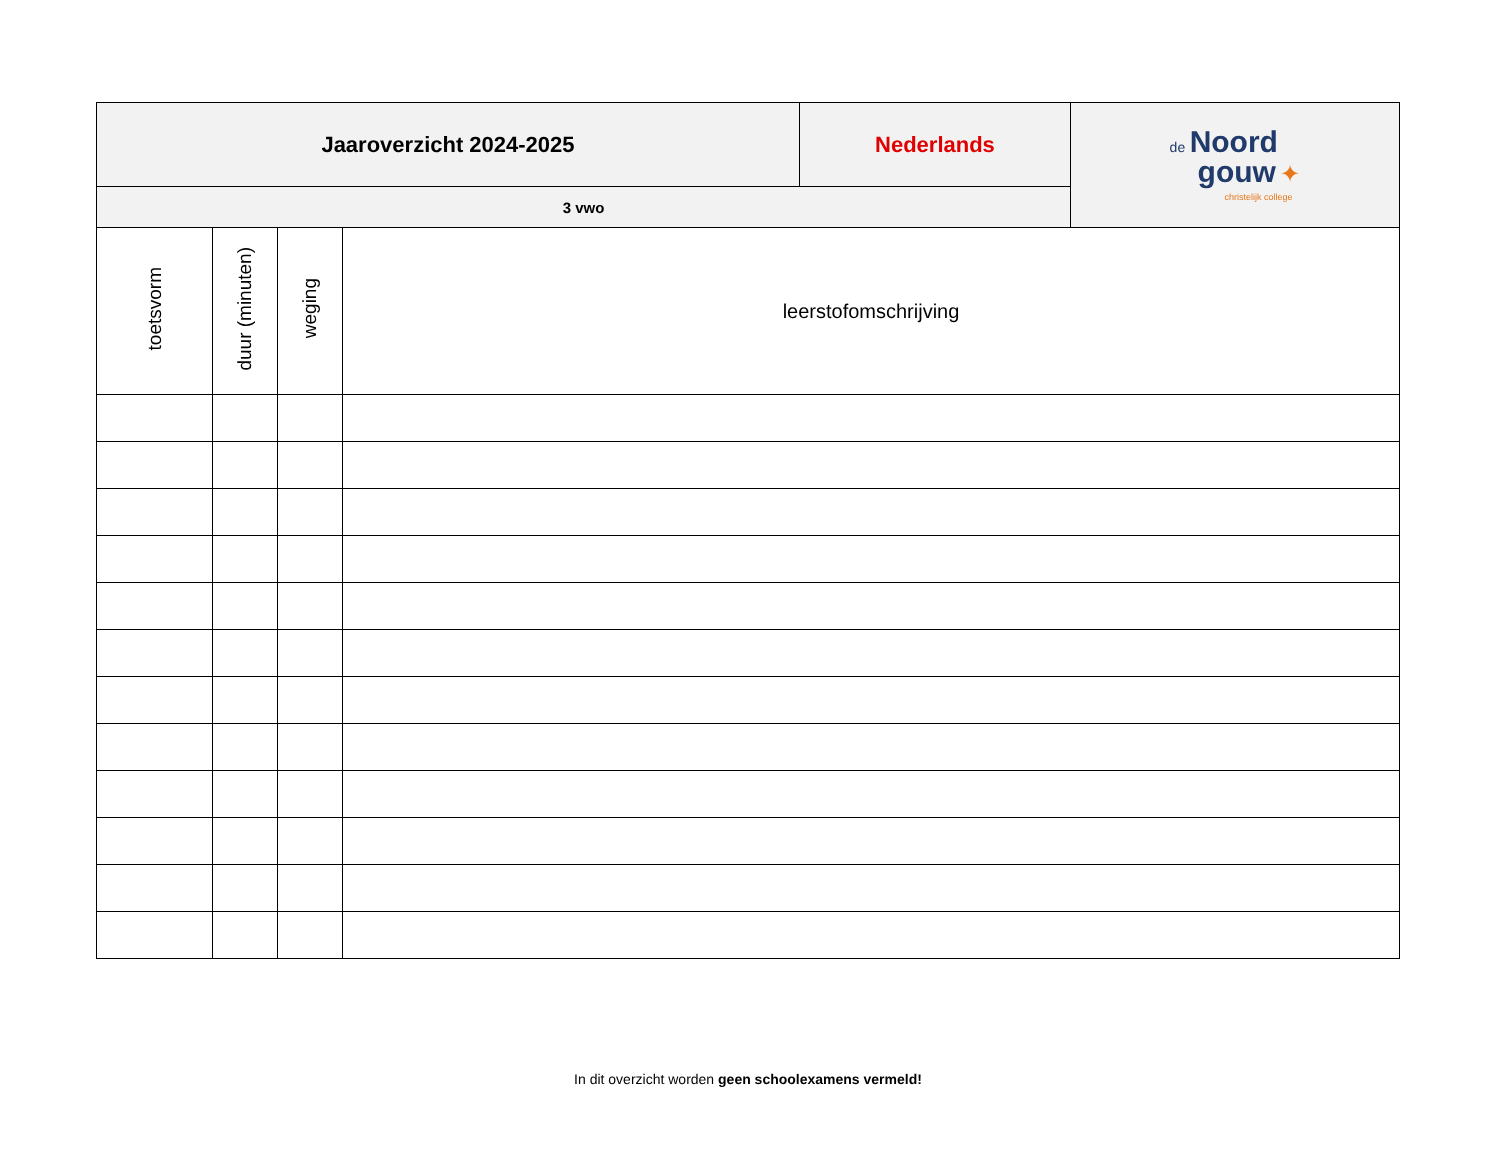| Jaaroverzicht 2024-2025 | | | | Nederlands | de Noord gouw ✦ christelijk college |
| 3 vwo | | | | | |
| toetsvorm | duur (minuten) | weging | leerstofomschrijving | | |
In dit overzicht worden geen schoolexamens vermeld!